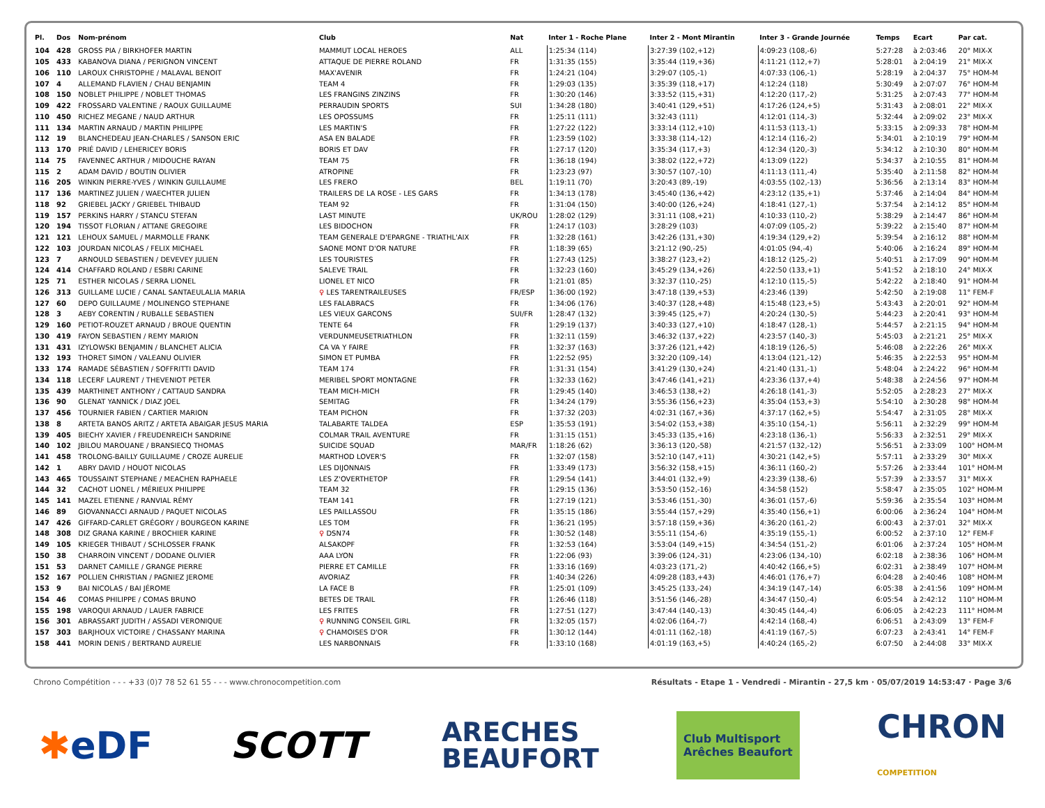| Pl. | Dos | Nom-prénom | Club | Nat | Inter 1 - Roche Plane | Inter 2 - Mont Mirantin | Inter 3 - Grande Journée | Temps | Ecart | Par cat. |
| --- | --- | --- | --- | --- | --- | --- | --- | --- | --- | --- |
| 104 | 428 | GROSS PIA / BIRKHOFER MARTIN | MAMMUT LOCAL HEROES | ALL | 1:25:34 (114) | 3:27:39 (102,+12) | 4:09:23 (108,-6) | 5:27:28 | à 2:03:46 | 20° MIX-X |
| 105 | 433 | KABANOVA DIANA / PERIGNON VINCENT | ATTAQUE DE PIERRE ROLAND | FR | 1:31:35 (155) | 3:35:44 (119,+36) | 4:11:21 (112,+7) | 5:28:01 | à 2:04:19 | 21° MIX-X |
| 106 | 110 | LAROUX CHRISTOPHE / MALAVAL BENOIT | MAX'AVENIR | FR | 1:24:21 (104) | 3:29:07 (105,-1) | 4:07:33 (106,-1) | 5:28:19 | à 2:04:37 | 75° HOM-M |
| 107 | 4 | ALLEMAND FLAVIEN / CHAU BENJAMIN | TEAM 4 | FR | 1:29:03 (135) | 3:35:39 (118,+17) | 4:12:24 (118) | 5:30:49 | à 2:07:07 | 76° HOM-M |
| 108 | 150 | NOBLET PHILIPPE / NOBLET THOMAS | LES FRANGINS ZINZINS | FR | 1:30:20 (146) | 3:33:52 (115,+31) | 4:12:20 (117,-2) | 5:31:25 | à 2:07:43 | 77° HOM-M |
| 109 | 422 | FROSSARD VALENTINE / RAOUX GUILLAUME | PERRAUDIN SPORTS | SUI | 1:34:28 (180) | 3:40:41 (129,+51) | 4:17:26 (124,+5) | 5:31:43 | à 2:08:01 | 22° MIX-X |
| 110 | 450 | RICHEZ MEGANE / NAUD ARTHUR | LES OPOSSUMS | FR | 1:25:11 (111) | 3:32:43 (111) | 4:12:01 (114,-3) | 5:32:44 | à 2:09:02 | 23° MIX-X |
| 111 | 134 | MARTIN ARNAUD / MARTIN PHILIPPE | LES MARTIN'S | FR | 1:27:22 (122) | 3:33:14 (112,+10) | 4:11:53 (113,-1) | 5:33:15 | à 2:09:33 | 78° HOM-M |
| 112 | 19 | BLANCHEDEAU JEAN-CHARLES / SANSON ERIC | ASA EN BALADE | FR | 1:23:59 (102) | 3:33:38 (114,-12) | 4:12:14 (116,-2) | 5:34:01 | à 2:10:19 | 79° HOM-M |
| 113 | 170 | PRIÉ DAVID / LEHERICEY BORIS | BORIS ET DAV | FR | 1:27:17 (120) | 3:35:34 (117,+3) | 4:12:34 (120,-3) | 5:34:12 | à 2:10:30 | 80° HOM-M |
| 114 | 75 | FAVENNEC ARTHUR / MIDOUCHE RAYAN | TEAM 75 | FR | 1:36:18 (194) | 3:38:02 (122,+72) | 4:13:09 (122) | 5:34:37 | à 2:10:55 | 81° HOM-M |
| 115 | 2 | ADAM DAVID / BOUTIN OLIVIER | ATROPINE | FR | 1:23:23 (97) | 3:30:57 (107,-10) | 4:11:13 (111,-4) | 5:35:40 | à 2:11:58 | 82° HOM-M |
| 116 | 205 | WINKIN PIERRE-YVES / WINKIN GUILLAUME | LES FRERO | BEL | 1:19:11 (70) | 3:20:43 (89,-19) | 4:03:55 (102,-13) | 5:36:56 | à 2:13:14 | 83° HOM-M |
| 117 | 136 | MARTINEZ JULIEN / WAECHTER JULIEN | TRAILERS DE LA ROSE - LES GARS | FR | 1:34:13 (178) | 3:45:40 (136,+42) | 4:23:12 (135,+1) | 5:37:46 | à 2:14:04 | 84° HOM-M |
| 118 | 92 | GRIEBEL JACKY / GRIEBEL THIBAUD | TEAM 92 | FR | 1:31:04 (150) | 3:40:00 (126,+24) | 4:18:41 (127,-1) | 5:37:54 | à 2:14:12 | 85° HOM-M |
| 119 | 157 | PERKINS HARRY / STANCU STEFAN | LAST MINUTE | UK/ROU | 1:28:02 (129) | 3:31:11 (108,+21) | 4:10:33 (110,-2) | 5:38:29 | à 2:14:47 | 86° HOM-M |
| 120 | 194 | TISSOT FLORIAN / ATTANE GREGOIRE | LES BIDOCHON | FR | 1:24:17 (103) | 3:28:29 (103) | 4:07:09 (105,-2) | 5:39:22 | à 2:15:40 | 87° HOM-M |
| 121 | 121 | LEHOUX SAMUEL / MARMOLLE FRANK | TEAM GENERALE D'EPARGNE - TRIATHL'AIX | FR | 1:32:28 (161) | 3:42:26 (131,+30) | 4:19:34 (129,+2) | 5:39:54 | à 2:16:12 | 88° HOM-M |
| 122 | 103 | JOURDAN NICOLAS / FELIX MICHAEL | SAONE MONT D'OR NATURE | FR | 1:18:39 (65) | 3:21:12 (90,-25) | 4:01:05 (94,-4) | 5:40:06 | à 2:16:24 | 89° HOM-M |
| 123 | 7 | ARNOULD SEBASTIEN / DEVEVEY JULIEN | LES TOURISTES | FR | 1:27:43 (125) | 3:38:27 (123,+2) | 4:18:12 (125,-2) | 5:40:51 | à 2:17:09 | 90° HOM-M |
| 124 | 414 | CHAFFARD ROLAND / ESBRI CARINE | SALEVE TRAIL | FR | 1:32:23 (160) | 3:45:29 (134,+26) | 4:22:50 (133,+1) | 5:41:52 | à 2:18:10 | 24° MIX-X |
| 125 | 71 | ESTHER NICOLAS / SERRA LIONEL | LIONEL ET NICO | FR | 1:21:01 (85) | 3:32:37 (110,-25) | 4:12:10 (115,-5) | 5:42:22 | à 2:18:40 | 91° HOM-M |
| 126 | 313 | GUILLAME LUCIE / CANAL SANTAEULALIA MARIA | ♀ LES TARENTRAILEUSES | FR/ESP | 1:36:00 (192) | 3:47:18 (139,+53) | 4:23:46 (139) | 5:42:50 | à 2:19:08 | 11° FEM-F |
| 127 | 60 | DEPO GUILLAUME / MOLINENGO STEPHANE | LES FALABRACS | FR | 1:34:06 (176) | 3:40:37 (128,+48) | 4:15:48 (123,+5) | 5:43:43 | à 2:20:01 | 92° HOM-M |
| 128 | 3 | AEBY CORENTIN / RUBALLE SEBASTIEN | LES VIEUX GARCONS | SUI/FR | 1:28:47 (132) | 3:39:45 (125,+7) | 4:20:24 (130,-5) | 5:44:23 | à 2:20:41 | 93° HOM-M |
| 129 | 160 | PETIOT-ROUZET ARNAUD / BROUE QUENTIN | TENTE 64 | FR | 1:29:19 (137) | 3:40:33 (127,+10) | 4:18:47 (128,-1) | 5:44:57 | à 2:21:15 | 94° HOM-M |
| 130 | 419 | FAYON SEBASTIEN / REMY MARION | VERDUNMEUSETRIATHLON | FR | 1:32:11 (159) | 3:46:32 (137,+22) | 4:23:57 (140,-3) | 5:45:03 | à 2:21:21 | 25° MIX-X |
| 131 | 431 | IZYLOWSKI BENJAMIN / BLANCHET ALICIA | CA VA Y FAIRE | FR | 1:32:37 (163) | 3:37:26 (121,+42) | 4:18:19 (126,-5) | 5:46:08 | à 2:22:26 | 26° MIX-X |
| 132 | 193 | THORET SIMON / VALEANU OLIVIER | SIMON ET PUMBA | FR | 1:22:52 (95) | 3:32:20 (109,-14) | 4:13:04 (121,-12) | 5:46:35 | à 2:22:53 | 95° HOM-M |
| 133 | 174 | RAMADE SÉBASTIEN / SOFFRITTI DAVID | TEAM 174 | FR | 1:31:31 (154) | 3:41:29 (130,+24) | 4:21:40 (131,-1) | 5:48:04 | à 2:24:22 | 96° HOM-M |
| 134 | 118 | LECERF LAURENT / THEVENIOT PETER | MERIBEL SPORT MONTAGNE | FR | 1:32:33 (162) | 3:47:46 (141,+21) | 4:23:36 (137,+4) | 5:48:38 | à 2:24:56 | 97° HOM-M |
| 135 | 439 | MARTHINET ANTHONY / CATTAUD SANDRA | TEAM MICH-MICH | FR | 1:29:45 (140) | 3:46:53 (138,+2) | 4:26:18 (141,-3) | 5:52:05 | à 2:28:23 | 27° MIX-X |
| 136 | 90 | GLENAT YANNICK / DIAZ JOEL | SEMITAG | FR | 1:34:24 (179) | 3:55:36 (156,+23) | 4:35:04 (153,+3) | 5:54:10 | à 2:30:28 | 98° HOM-M |
| 137 | 456 | TOURNIER FABIEN / CARTIER MARION | TEAM PICHON | FR | 1:37:32 (203) | 4:02:31 (167,+36) | 4:37:17 (162,+5) | 5:54:47 | à 2:31:05 | 28° MIX-X |
| 138 | 8 | ARTETA BANOS ARITZ / ARTETA ABAIGAR JESUS MARIA | TALABARTE TALDEA | ESP | 1:35:53 (191) | 3:54:02 (153,+38) | 4:35:10 (154,-1) | 5:56:11 | à 2:32:29 | 99° HOM-M |
| 139 | 405 | BIECHY XAVIER / FREUDENREICH SANDRINE | COLMAR TRAIL AVENTURE | FR | 1:31:15 (151) | 3:45:33 (135,+16) | 4:23:18 (136,-1) | 5:56:33 | à 2:32:51 | 29° MIX-X |
| 140 | 102 | JBILOU MAROUANE / BRANSIECQ THOMAS | SUICIDE SQUAD | MAR/FR | 1:18:26 (62) | 3:36:13 (120,-58) | 4:21:57 (132,-12) | 5:56:51 | à 2:33:09 | 100° HOM-M |
| 141 | 458 | TROLONG-BAILLY GUILLAUME / CROZE AURELIE | MARTHOD LOVER'S | FR | 1:32:07 (158) | 3:52:10 (147,+11) | 4:30:21 (142,+5) | 5:57:11 | à 2:33:29 | 30° MIX-X |
| 142 | 1 | ABRY DAVID / HOUOT NICOLAS | LES DIJONNAIS | FR | 1:33:49 (173) | 3:56:32 (158,+15) | 4:36:11 (160,-2) | 5:57:26 | à 2:33:44 | 101° HOM-M |
| 143 | 465 | TOUSSAINT STEPHANE / MEACHEN RAPHAELE | LES Z'OVERTHETOP | FR | 1:29:54 (141) | 3:44:01 (132,+9) | 4:23:39 (138,-6) | 5:57:39 | à 2:33:57 | 31° MIX-X |
| 144 | 32 | CACHOT LIONEL / MÉRIEUX PHILIPPE | TEAM 32 | FR | 1:29:15 (136) | 3:53:50 (152,-16) | 4:34:58 (152) | 5:58:47 | à 2:35:05 | 102° HOM-M |
| 145 | 141 | MAZEL ETIENNE / RANVIAL RÉMY | TEAM 141 | FR | 1:27:19 (121) | 3:53:46 (151,-30) | 4:36:01 (157,-6) | 5:59:36 | à 2:35:54 | 103° HOM-M |
| 146 | 89 | GIOVANNACCI ARNAUD / PAQUET NICOLAS | LES PAILLASSOU | FR | 1:35:15 (186) | 3:55:44 (157,+29) | 4:35:40 (156,+1) | 6:00:06 | à 2:36:24 | 104° HOM-M |
| 147 | 426 | GIFFARD-CARLET GRÉGORY / BOURGEON KARINE | LES TOM | FR | 1:36:21 (195) | 3:57:18 (159,+36) | 4:36:20 (161,-2) | 6:00:43 | à 2:37:01 | 32° MIX-X |
| 148 | 308 | DIZ GRANA KARINE / BROCHIER KARINE | ♀ DSN74 | FR | 1:30:52 (148) | 3:55:11 (154,-6) | 4:35:19 (155,-1) | 6:00:52 | à 2:37:10 | 12° FEM-F |
| 149 | 105 | KRIEGER THIBAUT / SCHLOSSER FRANK | ALSAKOPF | FR | 1:32:53 (164) | 3:53:04 (149,+15) | 4:34:54 (151,-2) | 6:01:06 | à 2:37:24 | 105° HOM-M |
| 150 | 38 | CHARROIN VINCENT / DODANE OLIVIER | AAA LYON | FR | 1:22:06 (93) | 3:39:06 (124,-31) | 4:23:06 (134,-10) | 6:02:18 | à 2:38:36 | 106° HOM-M |
| 151 | 53 | DARNET CAMILLE / GRANGE PIERRE | PIERRE ET CAMILLE | FR | 1:33:16 (169) | 4:03:23 (171,-2) | 4:40:42 (166,+5) | 6:02:31 | à 2:38:49 | 107° HOM-M |
| 152 | 167 | POLLIEN CHRISTIAN / PAGNIEZ JEROME | AVORIAZ | FR | 1:40:34 (226) | 4:09:28 (183,+43) | 4:46:01 (176,+7) | 6:04:28 | à 2:40:46 | 108° HOM-M |
| 153 | 9 | BAI NICOLAS / BAI JÉROME | LA FACE B | FR | 1:25:01 (109) | 3:45:25 (133,-24) | 4:34:19 (147,-14) | 6:05:38 | à 2:41:56 | 109° HOM-M |
| 154 | 46 | COMAS PHILIPPE / COMAS BRUNO | BETES DE TRAIL | FR | 1:26:46 (118) | 3:51:56 (146,-28) | 4:34:47 (150,-4) | 6:05:54 | à 2:42:12 | 110° HOM-M |
| 155 | 198 | VAROQUI ARNAUD / LAUER FABRICE | LES FRITES | FR | 1:27:51 (127) | 3:47:44 (140,-13) | 4:30:45 (144,-4) | 6:06:05 | à 2:42:23 | 111° HOM-M |
| 156 | 301 | ABRASSART JUDITH / ASSADI VERONIQUE | ♀ RUNNING CONSEIL GIRL | FR | 1:32:05 (157) | 4:02:06 (164,-7) | 4:42:14 (168,-4) | 6:06:51 | à 2:43:09 | 13° FEM-F |
| 157 | 303 | BARJHOUX VICTOIRE / CHASSANY MARINA | ♀ CHAMOISES D'OR | FR | 1:30:12 (144) | 4:01:11 (162,-18) | 4:41:19 (167,-5) | 6:07:23 | à 2:43:41 | 14° FEM-F |
| 158 | 441 | MORIN DENIS / BERTRAND AURELIE | LES NARBONNAIS | FR | 1:33:10 (168) | 4:01:19 (163,+5) | 4:40:24 (165,-2) | 6:07:50 | à 2:44:08 | 33° MIX-X |
Chrono Compétition - - - +33 (0)7 78 52 61 55 - - - www.chronocompetition.com Résultats - Etape 1 - Vendredi - Mirantin - 27,5 km · 05/07/2019 14:53:47 · Page 3/6
✱eDF SCOTT ARECHES
BEAUFORT Club Multisport
Arêches Beaufort CHRON
COMPETITION